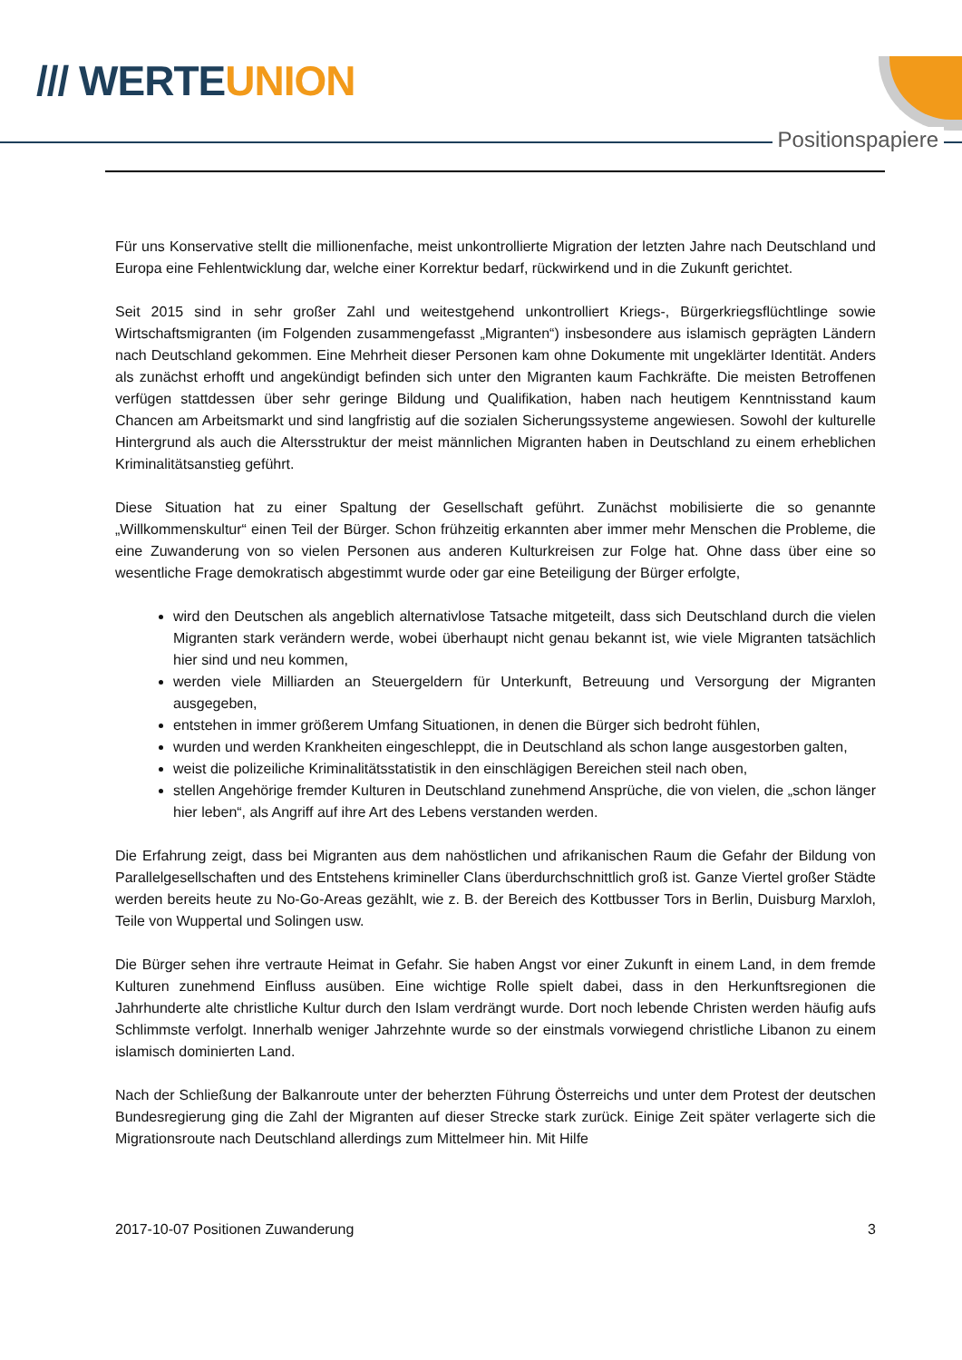/// WERTEUNION
Positionspapiere
Für uns Konservative stellt die millionenfache, meist unkontrollierte Migration der letzten Jahre nach Deutschland und Europa eine Fehlentwicklung dar, welche einer Korrektur bedarf, rückwirkend und in die Zukunft gerichtet.
Seit 2015 sind in sehr großer Zahl und weitestgehend unkontrolliert Kriegs-, Bürgerkriegsflüchtlinge sowie Wirtschaftsmigranten (im Folgenden zusammengefasst „Migranten“) insbesondere aus islamisch geprägten Ländern nach Deutschland gekommen. Eine Mehrheit dieser Personen kam ohne Dokumente mit ungeklärter Identität. Anders als zunächst erhofft und angekündigt befinden sich unter den Migranten kaum Fachkräfte. Die meisten Betroffenen verfügen stattdessen über sehr geringe Bildung und Qualifikation, haben nach heutigem Kenntnisstand kaum Chancen am Arbeitsmarkt und sind langfristig auf die sozialen Sicherungssysteme angewiesen. Sowohl der kulturelle Hintergrund als auch die Altersstruktur der meist männlichen Migranten haben in Deutschland zu einem erheblichen Kriminalitätsanstieg geführt.
Diese Situation hat zu einer Spaltung der Gesellschaft geführt. Zunächst mobilisierte die so genannte „Willkommenskultur“ einen Teil der Bürger. Schon frühzeitig erkannten aber immer mehr Menschen die Probleme, die eine Zuwanderung von so vielen Personen aus anderen Kulturkreisen zur Folge hat. Ohne dass über eine so wesentliche Frage demokratisch abgestimmt wurde oder gar eine Beteiligung der Bürger erfolgte,
wird den Deutschen als angeblich alternativlose Tatsache mitgeteilt, dass sich Deutschland durch die vielen Migranten stark verändern werde, wobei überhaupt nicht genau bekannt ist, wie viele Migranten tatsächlich hier sind und neu kommen,
werden viele Milliarden an Steuergeldern für Unterkunft, Betreuung und Versorgung der Migranten ausgegeben,
entstehen in immer größerem Umfang Situationen, in denen die Bürger sich bedroht fühlen,
wurden und werden Krankheiten eingeschleppt, die in Deutschland als schon lange ausgestorben galten,
weist die polizeiliche Kriminalitätsstatistik in den einschlägigen Bereichen steil nach oben,
stellen Angehörige fremder Kulturen in Deutschland zunehmend Ansprüche, die von vielen, die „schon länger hier leben“, als Angriff auf ihre Art des Lebens verstanden werden.
Die Erfahrung zeigt, dass bei Migranten aus dem nahöstlichen und afrikanischen Raum die Gefahr der Bildung von Parallelgesellschaften und des Entstehens krimineller Clans überdurchschnittlich groß ist. Ganze Viertel großer Städte werden bereits heute zu No-Go-Areas gezählt, wie z. B. der Bereich des Kottbusser Tors in Berlin, Duisburg Marxloh, Teile von Wuppertal und Solingen usw.
Die Bürger sehen ihre vertraute Heimat in Gefahr. Sie haben Angst vor einer Zukunft in einem Land, in dem fremde Kulturen zunehmend Einfluss ausüben. Eine wichtige Rolle spielt dabei, dass in den Herkunftsregionen die Jahrhunderte alte christliche Kultur durch den Islam verdrängt wurde. Dort noch lebende Christen werden häufig aufs Schlimmste verfolgt. Innerhalb weniger Jahrzehnte wurde so der einstmals vorwiegend christliche Libanon zu einem islamisch dominierten Land.
Nach der Schließung der Balkanroute unter der beherzten Führung Österreichs und unter dem Protest der deutschen Bundesregierung ging die Zahl der Migranten auf dieser Strecke stark zurück. Einige Zeit später verlagerte sich die Migrationsroute nach Deutschland allerdings zum Mittelmeer hin. Mit Hilfe
2017-10-07 Positionen Zuwanderung 3